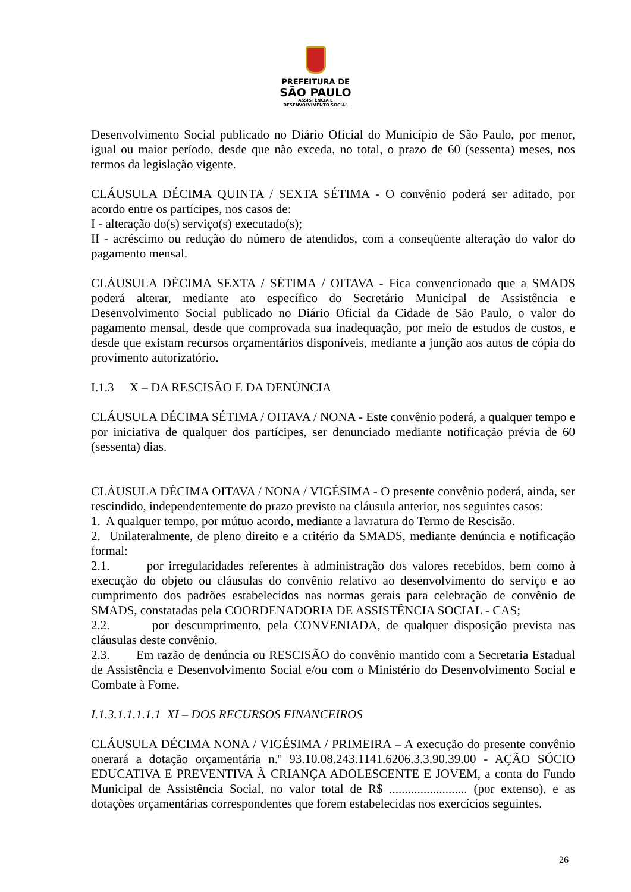PREFEITURA DE
SÃO PAULO
ASSISTÊNCIA E
DESENVOLVIMENTO SOCIAL
Desenvolvimento Social publicado no Diário Oficial do Município de São Paulo, por menor, igual ou maior período, desde que não exceda, no total, o prazo de 60 (sessenta) meses, nos termos da legislação vigente.
CLÁUSULA DÉCIMA QUINTA / SEXTA SÉTIMA - O convênio poderá ser aditado, por acordo entre os partícipes, nos casos de:
I - alteração do(s) serviço(s) executado(s);
II - acréscimo ou redução do número de atendidos, com a conseqüente alteração do valor do pagamento mensal.
CLÁUSULA DÉCIMA SEXTA / SÉTIMA / OITAVA - Fica convencionado que a SMADS poderá alterar, mediante ato específico do Secretário Municipal de Assistência e Desenvolvimento Social publicado no Diário Oficial da Cidade de São Paulo, o valor do pagamento mensal, desde que comprovada sua inadequação, por meio de estudos de custos, e desde que existam recursos orçamentários disponíveis, mediante a junção aos autos de cópia do provimento autorizatório.
I.1.3 X – DA RESCISÃO E DA DENÚNCIA
CLÁUSULA DÉCIMA SÉTIMA / OITAVA / NONA - Este convênio poderá, a qualquer tempo e por iniciativa de qualquer dos partícipes, ser denunciado mediante notificação prévia de 60 (sessenta) dias.
CLÁUSULA DÉCIMA OITAVA / NONA / VIGÉSIMA - O presente convênio poderá, ainda, ser rescindido, independentemente do prazo previsto na cláusula anterior, nos seguintes casos:
1. A qualquer tempo, por mútuo acordo, mediante a lavratura do Termo de Rescisão.
2. Unilateralmente, de pleno direito e a critério da SMADS, mediante denúncia e notificação formal:
2.1. por irregularidades referentes à administração dos valores recebidos, bem como à execução do objeto ou cláusulas do convênio relativo ao desenvolvimento do serviço e ao cumprimento dos padrões estabelecidos nas normas gerais para celebração de convênio de SMADS, constatadas pela COORDENADORIA DE ASSISTÊNCIA SOCIAL - CAS;
2.2. por descumprimento, pela CONVENIADA, de qualquer disposição prevista nas cláusulas deste convênio.
2.3. Em razão de denúncia ou RESCISÃO do convênio mantido com a Secretaria Estadual de Assistência e Desenvolvimento Social e/ou com o Ministério do Desenvolvimento Social e Combate à Fome.
I.1.3.1.1.1.1.1 XI – DOS RECURSOS FINANCEIROS
CLÁUSULA DÉCIMA NONA / VIGÉSIMA / PRIMEIRA – A execução do presente convênio onerará a dotação orçamentária n.º 93.10.08.243.1141.6206.3.3.90.39.00 - AÇÃO SÓCIO EDUCATIVA E PREVENTIVA À CRIANÇA ADOLESCENTE E JOVEM, a conta do Fundo Municipal de Assistência Social, no valor total de R$ ......................... (por extenso), e as dotações orçamentárias correspondentes que forem estabelecidas nos exercícios seguintes.
26